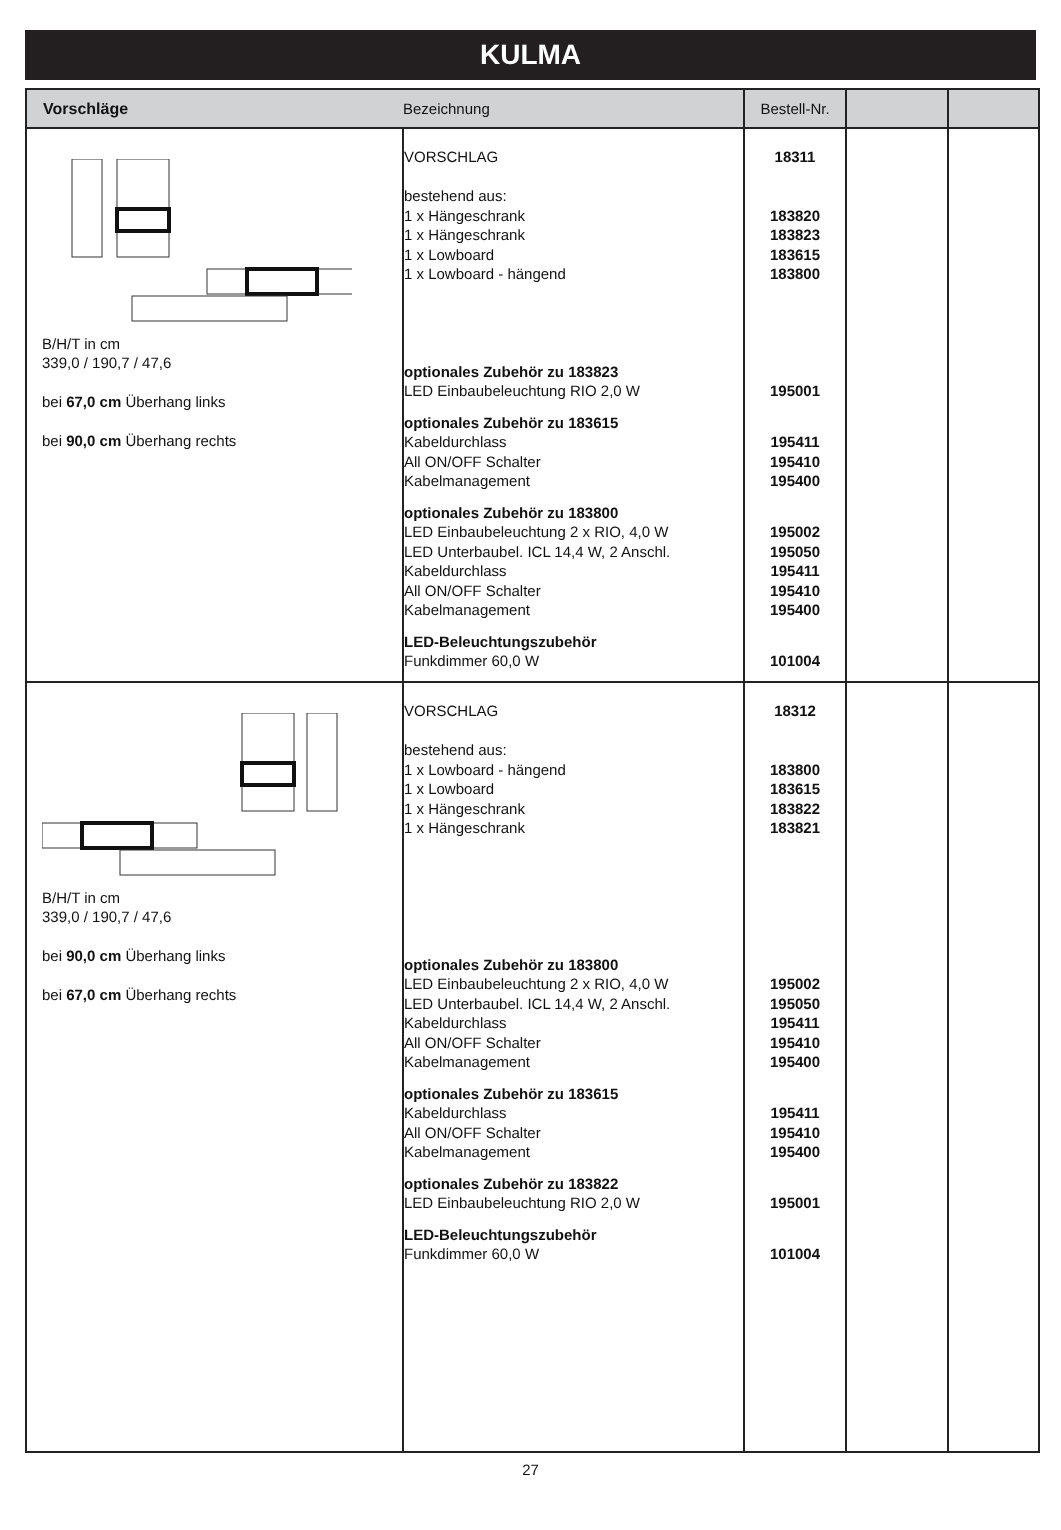KULMA
| Vorschläge | Bezeichnung | Bestell-Nr. | | |
| --- | --- | --- | --- | --- |
| B/H/T in cm 339,0 / 190,7 / 47,6 bei 67,0 cm Überhang links bei 90,0 cm Überhang rechts | VORSCHLAG bestehend aus: 1 x Hängeschrank 1 x Hängeschrank 1 x Lowboard 1 x Lowboard - hängend optionales Zubehör zu 183823 LED Einbaubeleuchtung RIO 2,0 W optionales Zubehör zu 183615 Kabeldurchlass All ON/OFF Schalter Kabelmanagement optionales Zubehör zu 183800 LED Einbaubeleuchtung 2 x RIO, 4,0 W LED Unterbaubel. ICL 14,4 W, 2 Anschl. Kabeldurchlass All ON/OFF Schalter Kabelmanagement LED-Beleuchtungszubehör Funkdimmer 60,0 W | 18311 183820 183823 183615 183800 195001 195411 195410 195400 195002 195050 195411 195410 195400 101004 | | |
| B/H/T in cm 339,0 / 190,7 / 47,6 bei 90,0 cm Überhang links bei 67,0 cm Überhang rechts | VORSCHLAG bestehend aus: 1 x Lowboard - hängend 1 x Lowboard 1 x Hängeschrank 1 x Hängeschrank optionales Zubehör zu 183800 LED Einbaubeleuchtung 2 x RIO, 4,0 W LED Unterbaubel. ICL 14,4 W, 2 Anschl. Kabeldurchlass All ON/OFF Schalter Kabelmanagement optionales Zubehör zu 183615 Kabeldurchlass All ON/OFF Schalter Kabelmanagement optionales Zubehör zu 183822 LED Einbaubeleuchtung RIO 2,0 W LED-Beleuchtungszubehör Funkdimmer 60,0 W | 18312 183800 183615 183822 183821 195002 195050 195411 195410 195400 195411 195410 195400 195001 101004 | | |
27